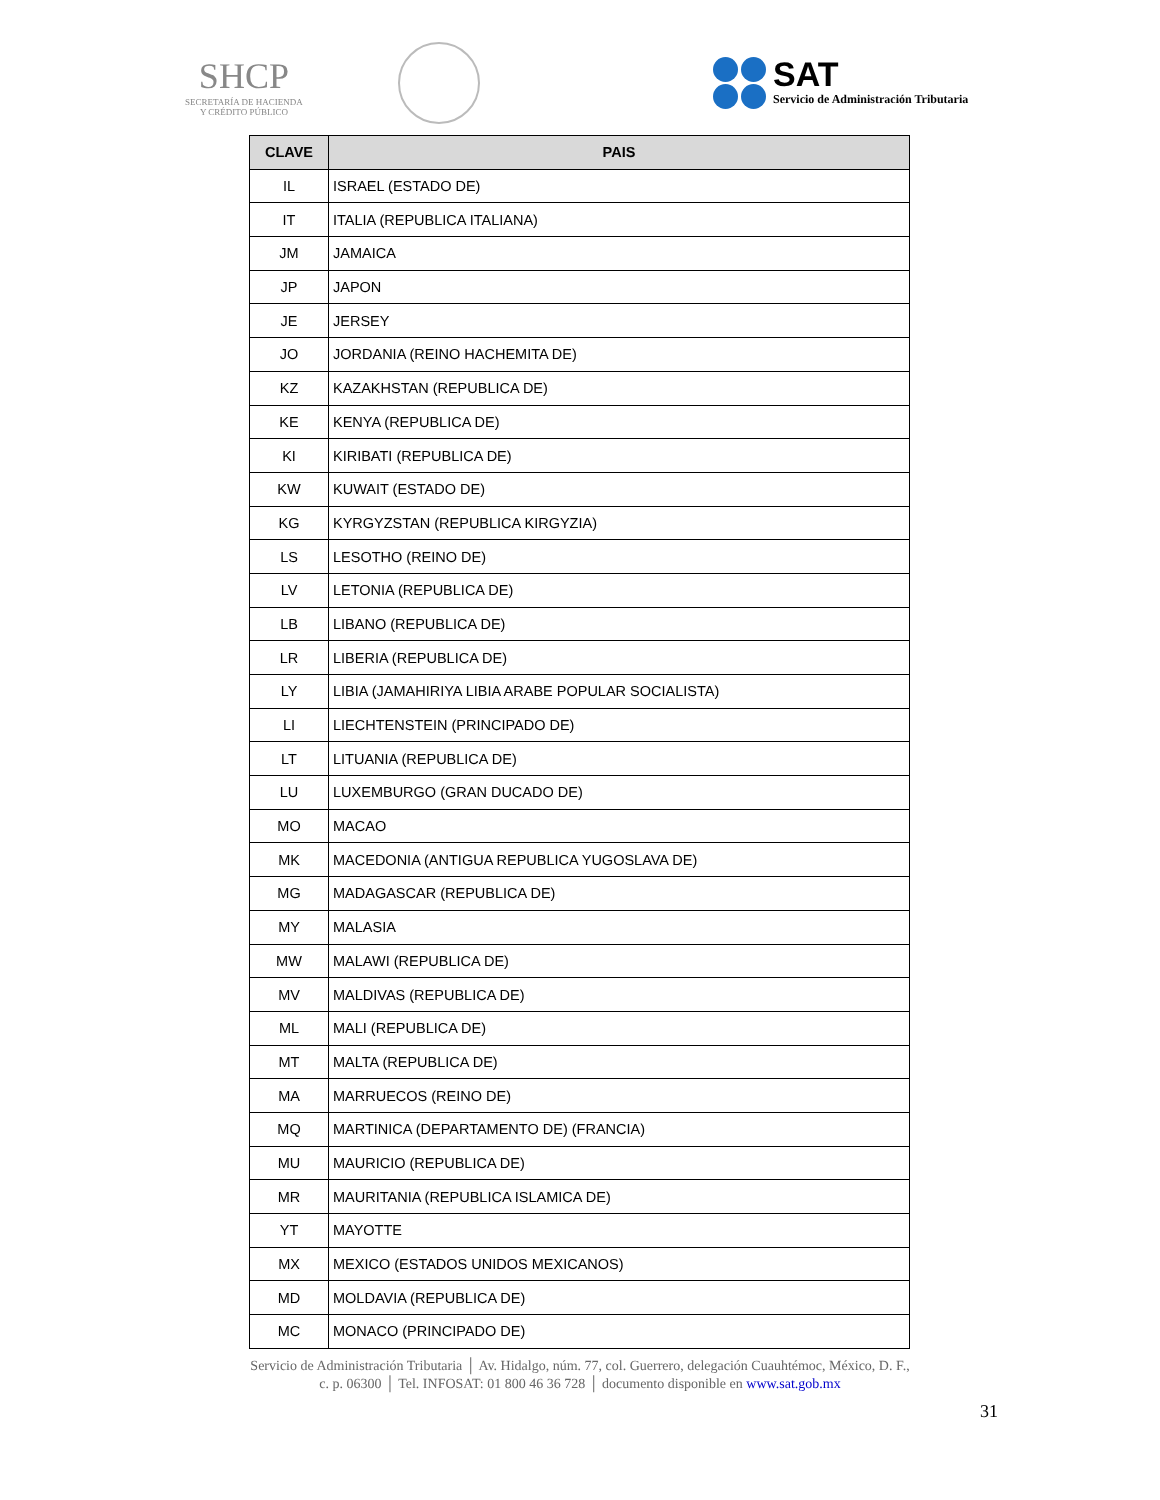SHCP
SECRETARÍA DE HACIENDA
Y CRÉDITO PÚBLICO
SAT
Servicio de Administración Tributaria
| CLAVE | PAIS |
| --- | --- |
| IL | ISRAEL (ESTADO DE) |
| IT | ITALIA (REPUBLICA ITALIANA) |
| JM | JAMAICA |
| JP | JAPON |
| JE | JERSEY |
| JO | JORDANIA (REINO HACHEMITA DE) |
| KZ | KAZAKHSTAN (REPUBLICA DE) |
| KE | KENYA (REPUBLICA DE) |
| KI | KIRIBATI (REPUBLICA DE) |
| KW | KUWAIT (ESTADO DE) |
| KG | KYRGYZSTAN (REPUBLICA KIRGYZIA) |
| LS | LESOTHO (REINO DE) |
| LV | LETONIA (REPUBLICA DE) |
| LB | LIBANO (REPUBLICA DE) |
| LR | LIBERIA (REPUBLICA DE) |
| LY | LIBIA (JAMAHIRIYA LIBIA ARABE POPULAR SOCIALISTA) |
| LI | LIECHTENSTEIN (PRINCIPADO DE) |
| LT | LITUANIA (REPUBLICA DE) |
| LU | LUXEMBURGO (GRAN DUCADO DE) |
| MO | MACAO |
| MK | MACEDONIA (ANTIGUA REPUBLICA YUGOSLAVA DE) |
| MG | MADAGASCAR (REPUBLICA DE) |
| MY | MALASIA |
| MW | MALAWI (REPUBLICA DE) |
| MV | MALDIVAS (REPUBLICA DE) |
| ML | MALI (REPUBLICA DE) |
| MT | MALTA (REPUBLICA DE) |
| MA | MARRUECOS (REINO DE) |
| MQ | MARTINICA (DEPARTAMENTO DE) (FRANCIA) |
| MU | MAURICIO (REPUBLICA DE) |
| MR | MAURITANIA (REPUBLICA ISLAMICA DE) |
| YT | MAYOTTE |
| MX | MEXICO (ESTADOS UNIDOS MEXICANOS) |
| MD | MOLDAVIA (REPUBLICA DE) |
| MC | MONACO (PRINCIPADO DE) |
Servicio de Administración Tributaria │ Av. Hidalgo, núm. 77, col. Guerrero, delegación Cuauhtémoc, México, D. F.,
c. p. 06300 │ Tel. INFOSAT: 01 800 46 36 728 │ documento disponible en www.sat.gob.mx
31